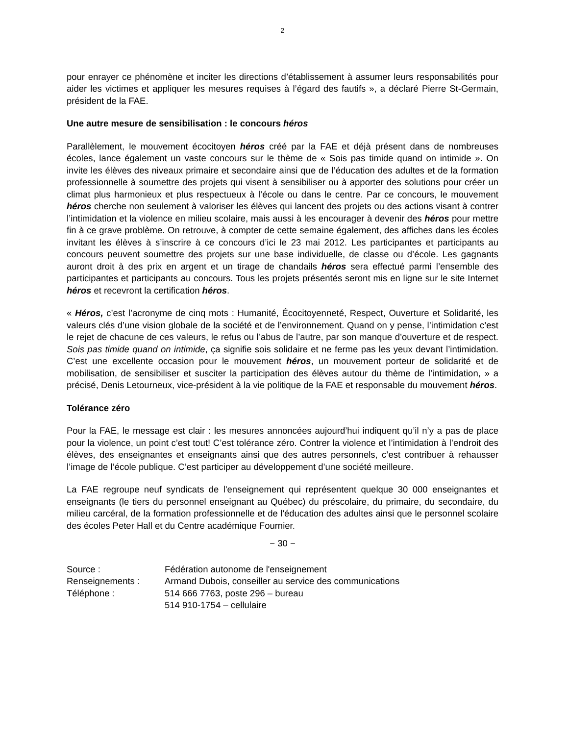2
pour enrayer ce phénomène et inciter les directions d’établissement à assumer leurs responsabilités pour aider les victimes et appliquer les mesures requises à l’égard des fautifs », a déclaré Pierre St-Germain, président de la FAE.
Une autre mesure de sensibilisation : le concours héros
Parallèlement, le mouvement écocitoyen héros créé par la FAE et déjà présent dans de nombreuses écoles, lance également un vaste concours sur le thème de « Sois pas timide quand on intimide ». On invite les élèves des niveaux primaire et secondaire ainsi que de l’éducation des adultes et de la formation professionnelle à soumettre des projets qui visent à sensibiliser ou à apporter des solutions pour créer un climat plus harmonieux et plus respectueux à l’école ou dans le centre. Par ce concours, le mouvement héros cherche non seulement à valoriser les élèves qui lancent des projets ou des actions visant à contrer l’intimidation et la violence en milieu scolaire, mais aussi à les encourager à devenir des héros pour mettre fin à ce grave problème. On retrouve, à compter de cette semaine également, des affiches dans les écoles invitant les élèves à s’inscrire à ce concours d’ici le 23 mai 2012. Les participantes et participants au concours peuvent soumettre des projets sur une base individuelle, de classe ou d’école. Les gagnants auront droit à des prix en argent et un tirage de chandails héros sera effectué parmi l’ensemble des participantes et participants au concours. Tous les projets présentés seront mis en ligne sur le site Internet héros et recevront la certification héros.
« Héros, c’est l’acronyme de cinq mots : Humanité, Écocitoyenneté, Respect, Ouverture et Solidarité, les valeurs clés d’une vision globale de la société et de l’environnement. Quand on y pense, l’intimidation c’est le rejet de chacune de ces valeurs, le refus ou l’abus de l’autre, par son manque d’ouverture et de respect. Sois pas timide quand on intimide, ça signifie sois solidaire et ne ferme pas les yeux devant l’intimidation. C’est une excellente occasion pour le mouvement héros, un mouvement porteur de solidarité et de mobilisation, de sensibiliser et susciter la participation des élèves autour du thème de l’intimidation, » a précisé, Denis Letourneux, vice-président à la vie politique de la FAE et responsable du mouvement héros.
Tolérance zéro
Pour la FAE, le message est clair : les mesures annoncées aujourd’hui indiquent qu’il n’y a pas de place pour la violence, un point c’est tout! C’est tolérance zéro. Contrer la violence et l’intimidation à l’endroit des élèves, des enseignantes et enseignants ainsi que des autres personnels, c’est contribuer à rehausser l’image de l’école publique. C’est participer au développement d’une société meilleure.
La FAE regroupe neuf syndicats de l'enseignement qui représentent quelque 30 000 enseignantes et enseignants (le tiers du personnel enseignant au Québec) du préscolaire, du primaire, du secondaire, du milieu carcéral, de la formation professionnelle et de l'éducation des adultes ainsi que le personnel scolaire des écoles Peter Hall et du Centre académique Fournier.
− 30 −
| Source : | Fédération autonome de l'enseignement |
| Renseignements : | Armand Dubois, conseiller au service des communications |
| Téléphone : | 514 666 7763, poste 296 – bureau |
| | 514 910-1754 – cellulaire |